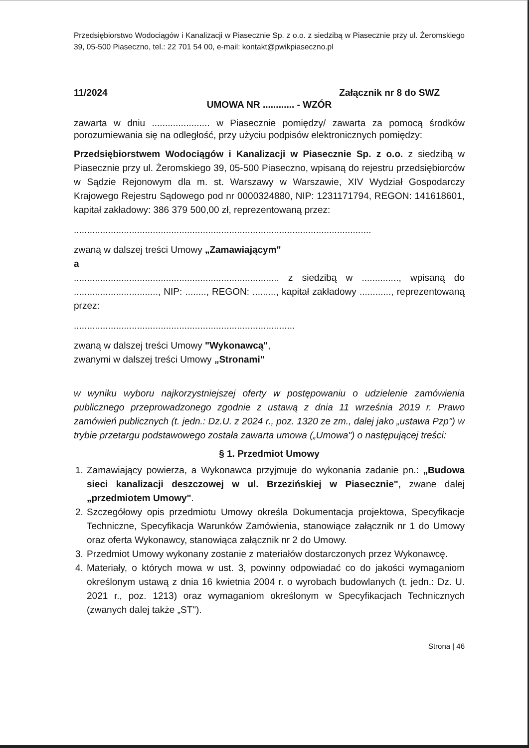Przedsiębiorstwo Wodociągów i Kanalizacji w Piasecznie Sp. z o.o. z siedzibą w Piasecznie przy ul. Żeromskiego 39, 05-500 Piaseczno, tel.: 22 701 54 00, e-mail: kontakt@pwikpiaseczno.pl
11/2024 Załącznik nr 8 do SWZ
UMOWA NR ............ - WZÓR
zawarta w dniu ...................... w Piasecznie pomiędzy/ zawarta za pomocą środków porozumiewania się na odległość, przy użyciu podpisów elektronicznych pomiędzy:
Przedsiębiorstwem Wodociągów i Kanalizacji w Piasecznie Sp. z o.o. z siedzibą w Piasecznie przy ul. Żeromskiego 39, 05-500 Piaseczno, wpisaną do rejestru przedsiębiorców w Sądzie Rejonowym dla m. st. Warszawy w Warszawie, XIV Wydział Gospodarczy Krajowego Rejestru Sądowego pod nr 0000324880, NIP: 1231171794, REGON: 141618601, kapitał zakładowy: 386 379 500,00 zł, reprezentowaną przez:
.................................................................................................................
zwaną w dalszej treści Umowy „Zamawiającym"
a
.............................................................................. z siedzibą w .............., wpisaną do ................................, NIP: ........, REGON: ........., kapitał zakładowy ............, reprezentowaną przez:
....................................................................................
zwaną w dalszej treści Umowy "Wykonawcą",
zwanymi w dalszej treści Umowy „Stronami"
w wyniku wyboru najkorzystniejszej oferty w postępowaniu o udzielenie zamówienia publicznego przeprowadzonego zgodnie z ustawą z dnia 11 września 2019 r. Prawo zamówień publicznych (t. jedn.: Dz.U. z 2024 r., poz. 1320 ze zm., dalej jako „ustawa Pzp") w trybie przetargu podstawowego została zawarta umowa („Umowa") o następującej treści:
§ 1. Przedmiot Umowy
1. Zamawiający powierza, a Wykonawca przyjmuje do wykonania zadanie pn.: „Budowa sieci kanalizacji deszczowej w ul. Brzezińskiej w Piasecznie", zwane dalej „przedmiotem Umowy".
2. Szczegółowy opis przedmiotu Umowy określa Dokumentacja projektowa, Specyfikacje Techniczne, Specyfikacja Warunków Zamówienia, stanowiące załącznik nr 1 do Umowy oraz oferta Wykonawcy, stanowiąca załącznik nr 2 do Umowy.
3. Przedmiot Umowy wykonany zostanie z materiałów dostarczonych przez Wykonawcę.
4. Materiały, o których mowa w ust. 3, powinny odpowiadać co do jakości wymaganiom określonym ustawą z dnia 16 kwietnia 2004 r. o wyrobach budowlanych (t. jedn.: Dz. U. 2021 r., poz. 1213) oraz wymaganiom określonym w Specyfikacjach Technicznych (zwanych dalej także „ST").
Strona | 46